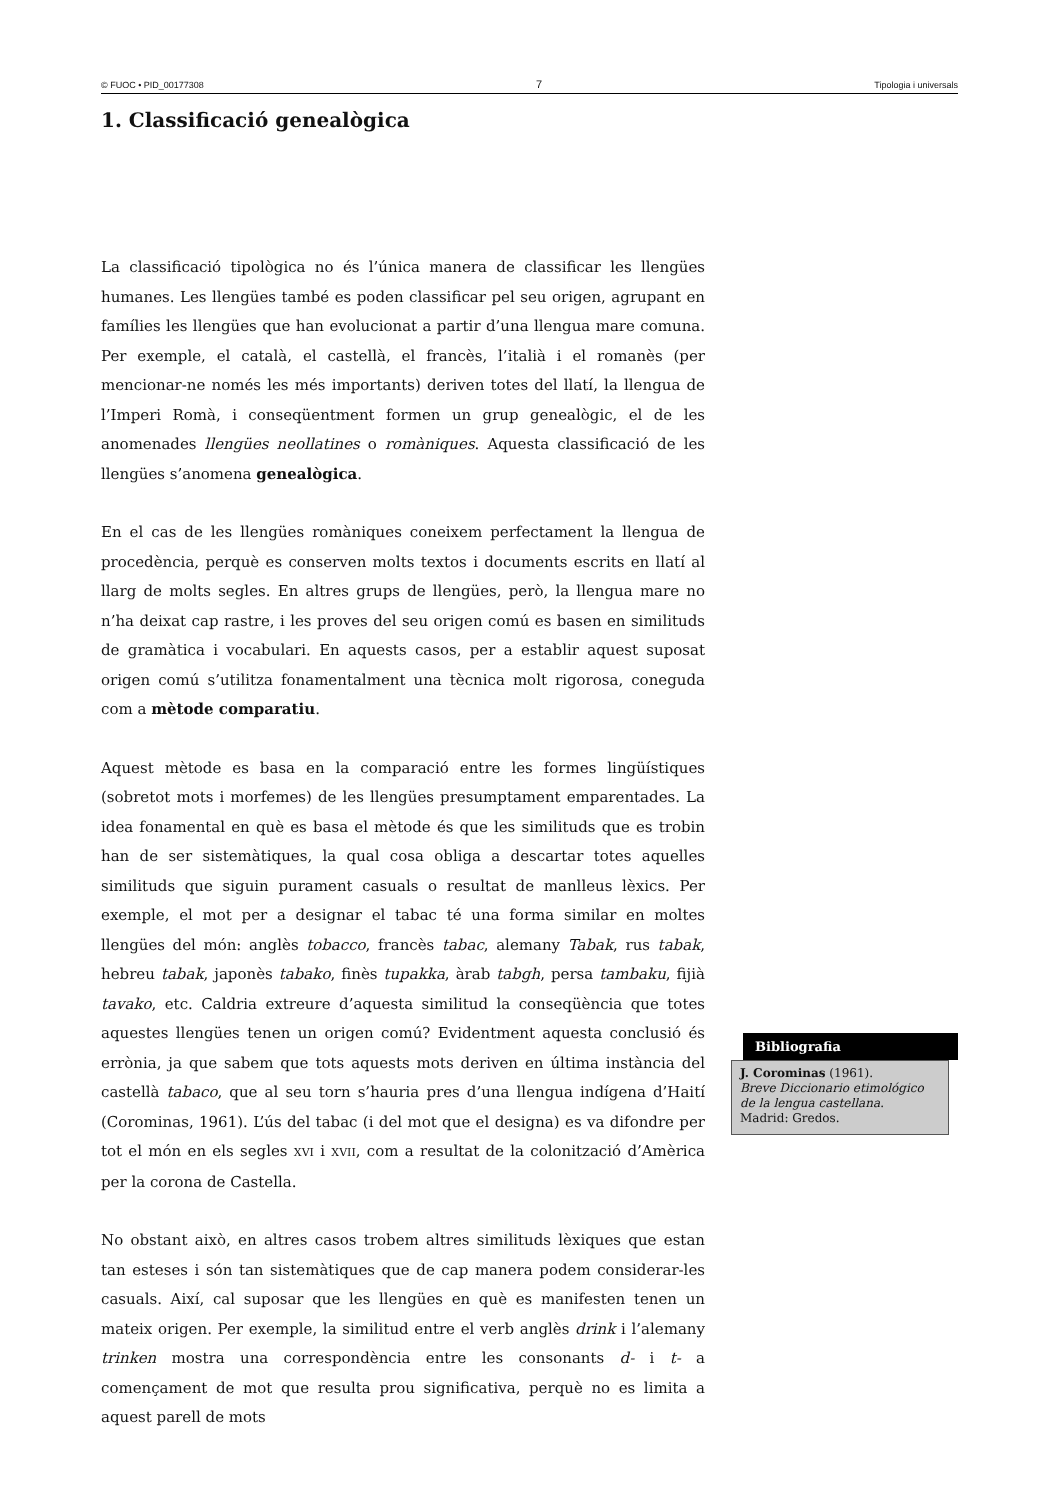© FUOC • PID_00177308 7 Tipologia i universals
1. Classificació genealògica
La classificació tipològica no és l’única manera de classificar les llengües humanes. Les llengües també es poden classificar pel seu origen, agrupant en famílies les llengües que han evolucionat a partir d’una llengua mare comuna. Per exemple, el català, el castellà, el francès, l’italià i el romanès (per mencionar-ne només les més importants) deriven totes del llatí, la llengua de l’Imperi Romà, i conseqüentment formen un grup genealògic, el de les anomenades llengües neollatines o romàniques. Aquesta classificació de les llengües s’anomena genealògica.
En el cas de les llengües romàniques coneixem perfectament la llengua de procedència, perquè es conserven molts textos i documents escrits en llatí al llarg de molts segles. En altres grups de llengües, però, la llengua mare no n’ha deixat cap rastre, i les proves del seu origen comú es basen en similituds de gramàtica i vocabulari. En aquests casos, per a establir aquest suposat origen comú s’utilitza fonamentalment una tècnica molt rigorosa, coneguda com a mètode comparatiu.
Aquest mètode es basa en la comparació entre les formes lingüístiques (sobretot mots i morfemes) de les llengües presumptament emparentades. La idea fonamental en què es basa el mètode és que les similituds que es trobin han de ser sistemàtiques, la qual cosa obliga a descartar totes aquelles similituds que siguin purament casuals o resultat de manlleus lèxics. Per exemple, el mot per a designar el tabac té una forma similar en moltes llengües del món: anglès tobacco, francès tabac, alemany Tabak, rus tabak, hebreu tabak, japonès tabako, finès tupakka, àrab tabgh, persa tambaku, fijià tavako, etc. Caldria extreure d’aquesta similitud la conseqüència que totes aquestes llengües tenen un origen comú? Evidentment aquesta conclusió és errònia, ja que sabem que tots aquests mots deriven en última instància del castellà tabaco, que al seu torn s’hauria pres d’una llengua indígena d’Haití (Corominas, 1961). L’ús del tabac (i del mot que el designa) es va difondre per tot el món en els segles XVI i XVII, com a resultat de la colonització d’Amèrica per la corona de Castella.
No obstant això, en altres casos trobem altres similituds lèxiques que estan tan esteses i són tan sistemàtiques que de cap manera podem considerar-les casuals. Així, cal suposar que les llengües en què es manifesten tenen un mateix origen. Per exemple, la similitud entre el verb anglès drink i l’alemany trinken mostra una correspondència entre les consonants d- i t- a començament de mot que resulta prou significativa, perquè no es limita a aquest parell de mots
Bibliografia
J. Corominas (1961).
Breve Diccionario etimológico de la lengua castellana.
Madrid: Gredos.